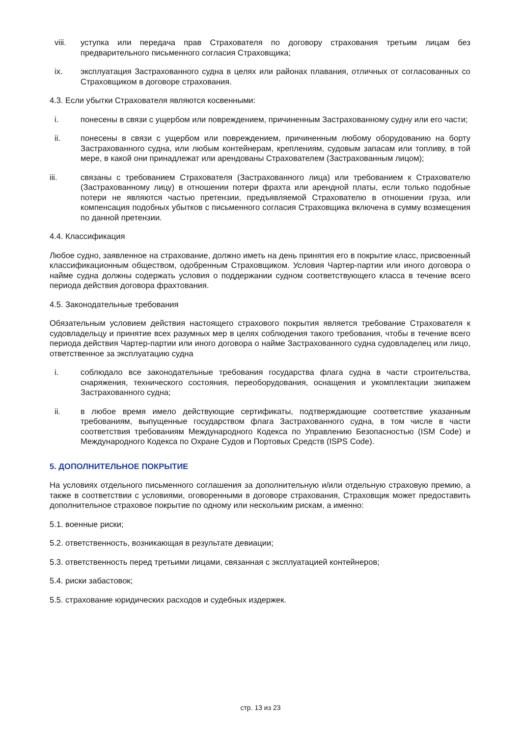viii. уступка или передача прав Страхователя по договору страхования третьим лицам без предварительного письменного согласия Страховщика;
ix. эксплуатация Застрахованного судна в целях или районах плавания, отличных от согласованных со Страховщиком в договоре страхования.
4.3. Если убытки Страхователя являются косвенными:
i. понесены в связи с ущербом или повреждением, причиненным Застрахованному судну или его части;
ii. понесены в связи с ущербом или повреждением, причиненным любому оборудованию на борту Застрахованного судна, или любым контейнерам, креплениям, судовым запасам или топливу, в той мере, в какой они принадлежат или арендованы Страхователем (Застрахованным лицом);
iii. связаны с требованием Страхователя (Застрахованного лица) или требованием к Страхователю (Застрахованному лицу) в отношении потери фрахта или арендной платы, если только подобные потери не являются частью претензии, предъявляемой Страхователю в отношении груза, или компенсация подобных убытков с письменного согласия Страховщика включена в сумму возмещения по данной претензии.
4.4. Классификация
Любое судно, заявленное на страхование, должно иметь на день принятия его в покрытие класс, присвоенный классификационным обществом, одобренным Страховщиком. Условия Чартер-партии или иного договора о найме судна должны содержать условия о поддержании судном соответствующего класса в течение всего периода действия договора фрахтования.
4.5. Законодательные требования
Обязательным условием действия настоящего страхового покрытия является требование Страхователя к судовладельцу и принятие всех разумных мер в целях соблюдения такого требования, чтобы в течение всего периода действия Чартер-партии или иного договора о найме Застрахованного судна судовладелец или лицо, ответственное за эксплуатацию судна
i. соблюдало все законодательные требования государства флага судна в части строительства, снаряжения, технического состояния, переоборудования, оснащения и укомплектации экипажем Застрахованного судна;
ii. в любое время имело действующие сертификаты, подтверждающие соответствие указанным требованиям, выпущенные государством флага Застрахованного судна, в том числе в части соответствия требованиям Международного Кодекса по Управлению Безопасностью (ISM Code) и Международного Кодекса по Охране Судов и Портовых Средств (ISPS Code).
5. ДОПОЛНИТЕЛЬНОЕ ПОКРЫТИЕ
На условиях отдельного письменного соглашения за дополнительную и/или отдельную страховую премию, а также в соответствии с условиями, оговоренными в договоре страхования, Страховщик может предоставить дополнительное страховое покрытие по одному или нескольким рискам, а именно:
5.1. военные риски;
5.2. ответственность, возникающая в результате девиации;
5.3. ответственность перед третьими лицами, связанная с эксплуатацией контейнеров;
5.4. риски забастовок;
5.5. страхование юридических расходов и судебных издержек.
стр. 13 из 23